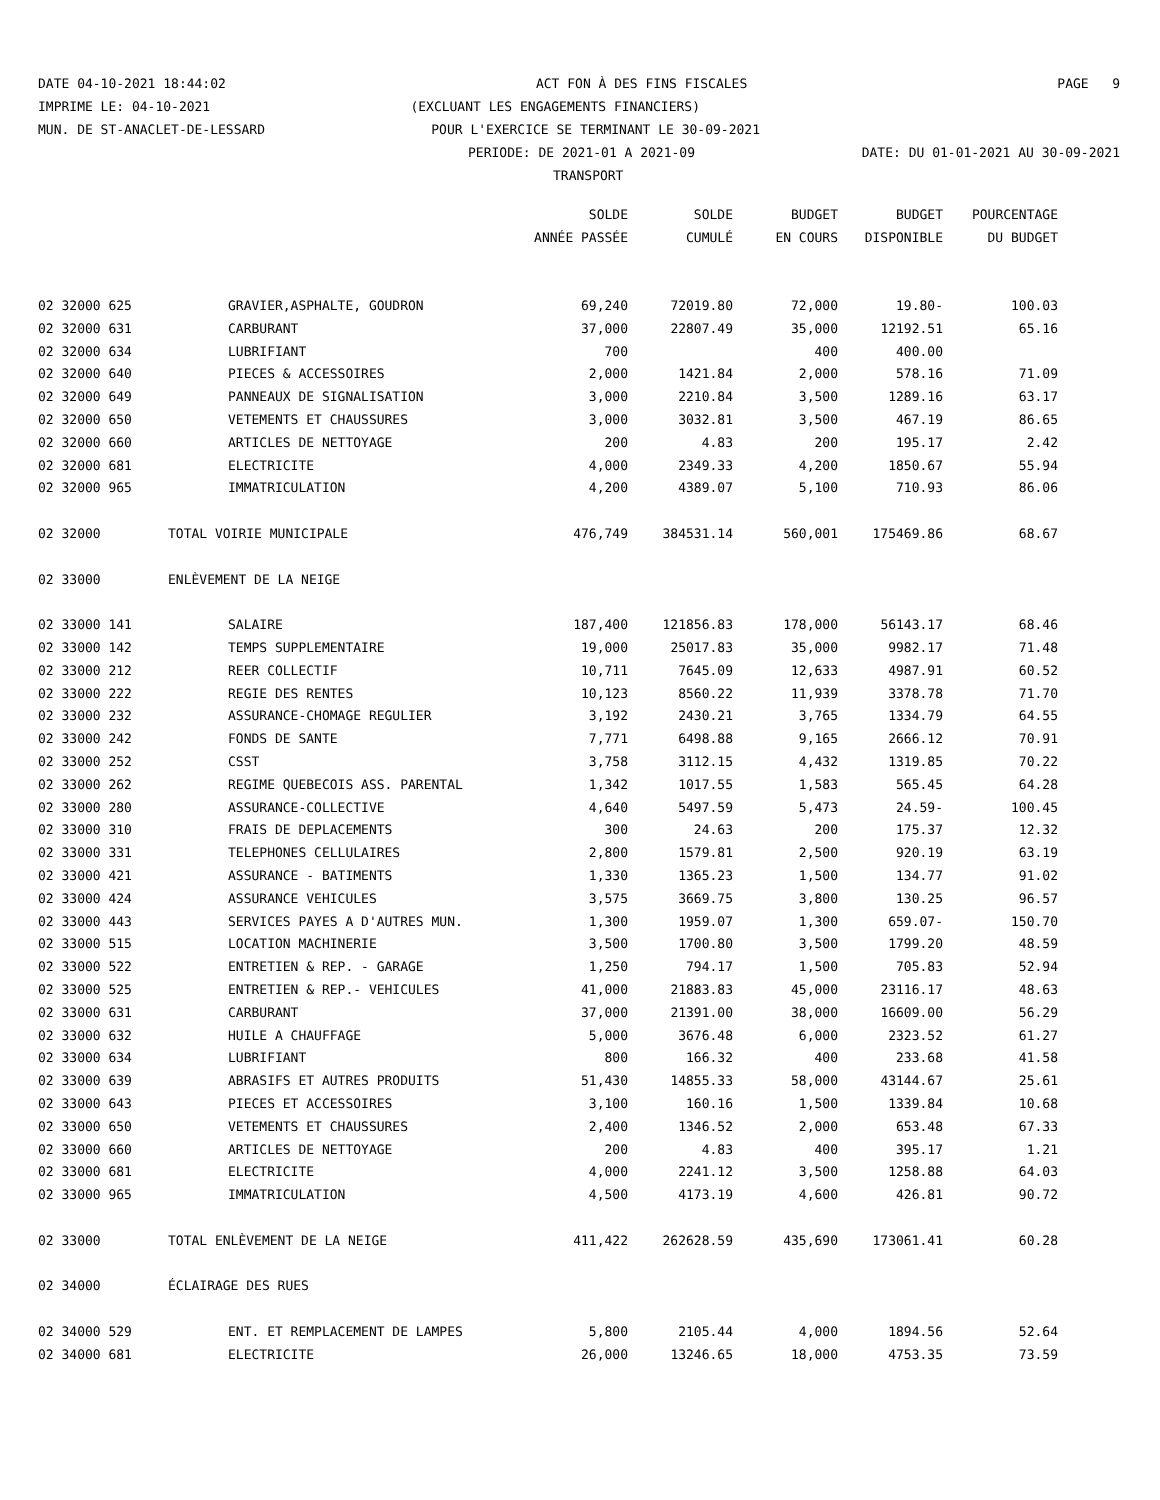DATE 04-10-2021 18:44:02 ACT FON À DES FINS FISCALES PAGE 9
IMPRIME LE: 04-10-2021 (EXCLUANT LES ENGAGEMENTS FINANCIERS)
MUN. DE ST-ANACLET-DE-LESSARD POUR L'EXERCICE SE TERMINANT LE 30-09-2021
PERIODE: DE 2021-01 A 2021-09 DATE: DU 01-01-2021 AU 30-09-2021
TRANSPORT
| | | | SOLDE | SOLDE | BUDGET | BUDGET | POURCENTAGE |
| --- | --- | --- | --- | --- | --- | --- | --- |
| | | | ANNÉE PASSÉE | CUMULÉ | EN COURS | DISPONIBLE | DU BUDGET |
| 02 32000 625 | | GRAVIER,ASPHALTE, GOUDRON | 69,240 | 72019.80 | 72,000 | 19.80- | 100.03 |
| 02 32000 631 | | CARBURANT | 37,000 | 22807.49 | 35,000 | 12192.51 | 65.16 |
| 02 32000 634 | | LUBRIFIANT | 700 | | 400 | 400.00 | |
| 02 32000 640 | | PIECES & ACCESSOIRES | 2,000 | 1421.84 | 2,000 | 578.16 | 71.09 |
| 02 32000 649 | | PANNEAUX DE SIGNALISATION | 3,000 | 2210.84 | 3,500 | 1289.16 | 63.17 |
| 02 32000 650 | | VETEMENTS ET CHAUSSURES | 3,000 | 3032.81 | 3,500 | 467.19 | 86.65 |
| 02 32000 660 | | ARTICLES DE NETTOYAGE | 200 | 4.83 | 200 | 195.17 | 2.42 |
| 02 32000 681 | | ELECTRICITE | 4,000 | 2349.33 | 4,200 | 1850.67 | 55.94 |
| 02 32000 965 | | IMMATRICULATION | 4,200 | 4389.07 | 5,100 | 710.93 | 86.06 |
| 02 32000 | TOTAL VOIRIE MUNICIPALE | | 476,749 | 384531.14 | 560,001 | 175469.86 | 68.67 |
| 02 33000 | ENLÈVEMENT DE LA NEIGE | | | | | | |
| 02 33000 141 | | SALAIRE | 187,400 | 121856.83 | 178,000 | 56143.17 | 68.46 |
| 02 33000 142 | | TEMPS SUPPLEMENTAIRE | 19,000 | 25017.83 | 35,000 | 9982.17 | 71.48 |
| 02 33000 212 | | REER COLLECTIF | 10,711 | 7645.09 | 12,633 | 4987.91 | 60.52 |
| 02 33000 222 | | REGIE DES RENTES | 10,123 | 8560.22 | 11,939 | 3378.78 | 71.70 |
| 02 33000 232 | | ASSURANCE-CHOMAGE REGULIER | 3,192 | 2430.21 | 3,765 | 1334.79 | 64.55 |
| 02 33000 242 | | FONDS DE SANTE | 7,771 | 6498.88 | 9,165 | 2666.12 | 70.91 |
| 02 33000 252 | | CSST | 3,758 | 3112.15 | 4,432 | 1319.85 | 70.22 |
| 02 33000 262 | | REGIME QUEBECOIS ASS. PARENTAL | 1,342 | 1017.55 | 1,583 | 565.45 | 64.28 |
| 02 33000 280 | | ASSURANCE-COLLECTIVE | 4,640 | 5497.59 | 5,473 | 24.59- | 100.45 |
| 02 33000 310 | | FRAIS DE DEPLACEMENTS | 300 | 24.63 | 200 | 175.37 | 12.32 |
| 02 33000 331 | | TELEPHONES CELLULAIRES | 2,800 | 1579.81 | 2,500 | 920.19 | 63.19 |
| 02 33000 421 | | ASSURANCE - BATIMENTS | 1,330 | 1365.23 | 1,500 | 134.77 | 91.02 |
| 02 33000 424 | | ASSURANCE VEHICULES | 3,575 | 3669.75 | 3,800 | 130.25 | 96.57 |
| 02 33000 443 | | SERVICES PAYES A D'AUTRES MUN. | 1,300 | 1959.07 | 1,300 | 659.07- | 150.70 |
| 02 33000 515 | | LOCATION MACHINERIE | 3,500 | 1700.80 | 3,500 | 1799.20 | 48.59 |
| 02 33000 522 | | ENTRETIEN & REP. - GARAGE | 1,250 | 794.17 | 1,500 | 705.83 | 52.94 |
| 02 33000 525 | | ENTRETIEN & REP.- VEHICULES | 41,000 | 21883.83 | 45,000 | 23116.17 | 48.63 |
| 02 33000 631 | | CARBURANT | 37,000 | 21391.00 | 38,000 | 16609.00 | 56.29 |
| 02 33000 632 | | HUILE A CHAUFFAGE | 5,000 | 3676.48 | 6,000 | 2323.52 | 61.27 |
| 02 33000 634 | | LUBRIFIANT | 800 | 166.32 | 400 | 233.68 | 41.58 |
| 02 33000 639 | | ABRASIFS ET AUTRES PRODUITS | 51,430 | 14855.33 | 58,000 | 43144.67 | 25.61 |
| 02 33000 643 | | PIECES ET ACCESSOIRES | 3,100 | 160.16 | 1,500 | 1339.84 | 10.68 |
| 02 33000 650 | | VETEMENTS ET CHAUSSURES | 2,400 | 1346.52 | 2,000 | 653.48 | 67.33 |
| 02 33000 660 | | ARTICLES DE NETTOYAGE | 200 | 4.83 | 400 | 395.17 | 1.21 |
| 02 33000 681 | | ELECTRICITE | 4,000 | 2241.12 | 3,500 | 1258.88 | 64.03 |
| 02 33000 965 | | IMMATRICULATION | 4,500 | 4173.19 | 4,600 | 426.81 | 90.72 |
| 02 33000 | TOTAL ENLÈVEMENT DE LA NEIGE | | 411,422 | 262628.59 | 435,690 | 173061.41 | 60.28 |
| 02 34000 | ÉCLAIRAGE DES RUES | | | | | | |
| 02 34000 529 | | ENT. ET REMPLACEMENT DE LAMPES | 5,800 | 2105.44 | 4,000 | 1894.56 | 52.64 |
| 02 34000 681 | | ELECTRICITE | 26,000 | 13246.65 | 18,000 | 4753.35 | 73.59 |